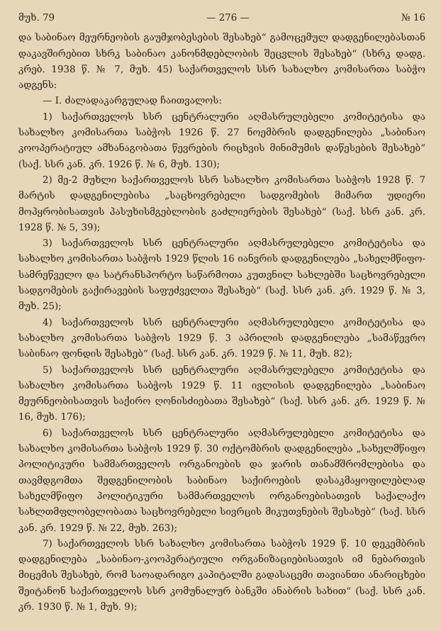მუხ. 79 — 276 — № 16
და საბინაო მეურნეობის გაუმჯობესების შესახებ“ გამოცემულ დადგენილებასთან დაკავშირებით სხრკ საბინაო კანონმდებლობის შეცვლის შესახებ“ (სხრკ დადგ. კრებ. 1938 წ. № 7, მუხ. 45) საქართველოს სსრ სახალხო კომისართა საბჭო ადგენს:
— I. ძალადაკარგულად ჩაითვალოს:
1) საქართველოს სსრ ცენტრალური აღმასრულებელი კომიტეტისა და სახალხო კომისართა საბჭოს 1926 წ. 27 ნოემბრის დადგენილება „საბინაო კოოპერატიულ ამხანაგობათა წევრების რიცხვის მინიმუმის დაწესების შესახებ“ (საქ. სსრ კან. კრ. 1926 წ. № 6, მუხ. 130);
2) მე-2 მუხლი საქართველოს სსრ სახალხო კომისართა საბჭოს 1928 წ. 7 მარტის დადგენილებისა „საცხოვრებელი სადგომების მიმართ უდიერი მოპყრობისათვის პასუხისმგებლობის გაძლიერების შესახებ“ (საქ. სსრ კან. კრ. 1928 წ. № 5, 39);
3) საქართველოს სსრ ცენტრალური აღმასრულებელი კომიტეტისა და სახალხო კომისართა საბჭოს 1929 წლის 16 იანვრის დადგენილება „სახელმწიფო-სამრეწველო და სატრანსპორტო საწარმოთა კუთვნილ სახლებში საცხოვრებელი სადგომების გაქირავების საფუძველთა შესახებ“ (საქ. სსრ კან. კრ. 1929 წ. № 3, მუხ. 25);
4) საქართველოს სსრ ცენტრალური აღმასრულებელი კომიტეტისა და სახალხო კომისართა საბჭოს 1929 წ. 3 აპრილის დადგენილება „სამაწევრო საბინაო ფონდის შესახებ“ (საქ. სსრ კან. კრ. 1929 წ. № 11, მუხ. 82);
5) საქართველოს სსრ ცენტრალური აღმასრულებელი კომიტეტისა და სახალხო კომისართა საბჭოს 1929 წ. 11 ივლისის დადგენილება „საბინაო მეურნეობისათვის საქირო ღონისძიებათა შესახებ“ (საქ. სსრ კან. კრ. 1929 წ. № 16, მუხ. 176);
6) საქართველოს სსრ ცენტრალური აღმასრულებელი კომიტეტისა და სახალხო კომისართა საბჭოს 1929 წ. 30 ოქტომბრის დადგენილება „სახელმწიფო პოლიტიკური სამმართველოს ორგანოების და ჯარის თანამშრომლებისა და თავმდგომთა შედგენილობის საბინაო საქიროების დასაკმაყოფილებლად სახელმწიფო პოლიტიკური სამმართველოს ორგანოებისათვის საქალაქო სახლთმფლობელობათა საცხოვრებელი სივრცის მიკუთვნების შესახებ“ (საქ. სსრ კან. კრ. 1929 წ. № 22, მუხ. 263);
7) საქართველოს სსრ სახალხო კომისართა საბჭოს 1929 წ. 10 დეკემბრის დადგენილება „საბინაო-კოოპერატიული ორგანიზაციებისათვის იმ ნებართვის მიცემის შესახებ, რომ საოადარიგო კაპიტალში გადასაცემი თავიანთი ანარიცხები შეიტანონ საქართველოს სსრ კომუნალურ ბანკში ანაბრის სახით“ (საქ. სსრ კან. კრ. 1930 წ. № 1, მუხ. 9);